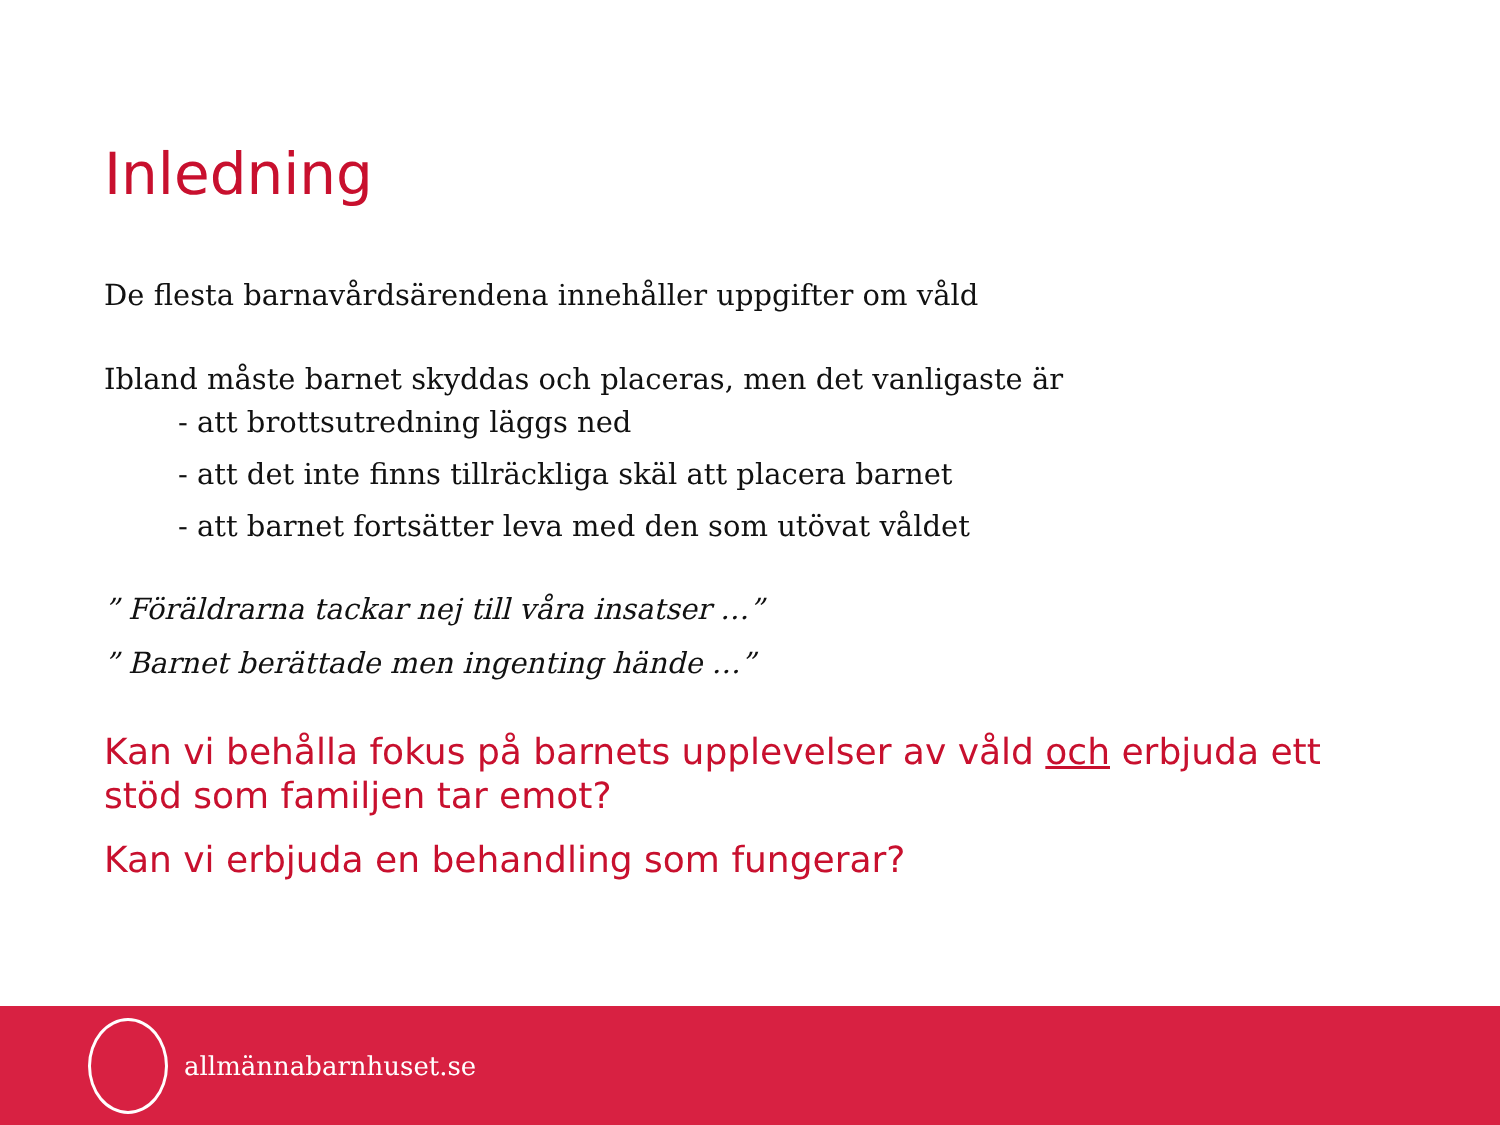Inledning
De flesta barnavårdsärendena innehåller uppgifter om våld
Ibland måste barnet skyddas och placeras, men det vanligaste är
- att brottsutredning läggs ned
- att det inte finns tillräckliga skäl att placera barnet
- att barnet fortsätter leva med den som utövat våldet
” Föräldrarna tackar nej till våra insatser …”” Barnet berättade men ingenting hände …”
Kan vi behålla fokus på barnets upplevelser av våld och erbjuda ett stöd som familjen tar emot?
Kan vi erbjuda en behandling som fungerar?
allmännabarnhuset.se